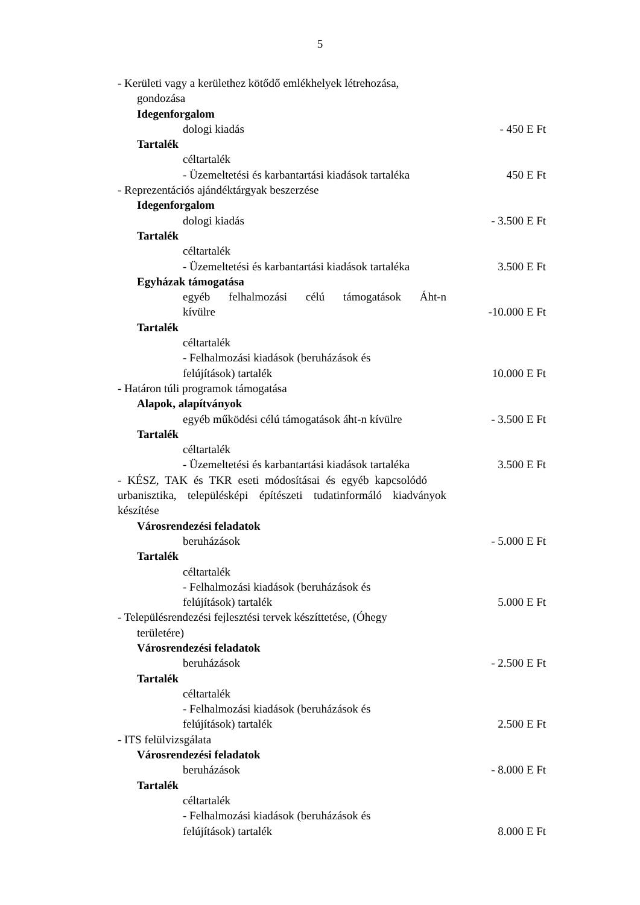5
- Kerületi vagy a kerülethez kötődő emlékhelyek létrehozása,
gondozása
Idegenforgalom
dologi kiadás - 450 E Ft
Tartalék
céltartalék
- Üzemeltetési és karbantartási kiadások tartaléka
450 E Ft
- Reprezentációs ajándéktárgyak beszerzése
Idegenforgalom
dologi kiadás - 3.500 E Ft
Tartalék
céltartalék
- Üzemeltetési és karbantartási kiadások tartaléka
3.500 E Ft
Egyházak támogatása
egyéb felhalmozási célú támogatások Áht-n
kívülre -10.000 E Ft
Tartalék
céltartalék
- Felhalmozási kiadások (beruházások és
felújítások) tartalék 10.000 E Ft
- Határon túli programok támogatása
Alapok, alapítványok
egyéb működési célú támogatások áht-n kívülre
- 3.500 E Ft
Tartalék
céltartalék
- Üzemeltetési és karbantartási kiadások tartaléka
3.500 E Ft
- KÉSZ, TAK és TKR eseti módosításai és egyéb kapcsolódó urbanisztika, településképi építészeti tudatinformáló kiadványok készítése
Városrendezési feladatok
beruházások - 5.000 E Ft
Tartalék
céltartalék
- Felhalmozási kiadások (beruházások és
felújítások) tartalék 5.000 E Ft
- Településrendezési fejlesztési tervek készíttetése, (Óhegy
területére)
Városrendezési feladatok
beruházások - 2.500 E Ft
Tartalék
céltartalék
- Felhalmozási kiadások (beruházások és
felújítások) tartalék 2.500 E Ft
- ITS felülvizsgálata
Városrendezési feladatok
beruházások - 8.000 E Ft
Tartalék
céltartalék
- Felhalmozási kiadások (beruházások és
felújítások) tartalék 8.000 E Ft